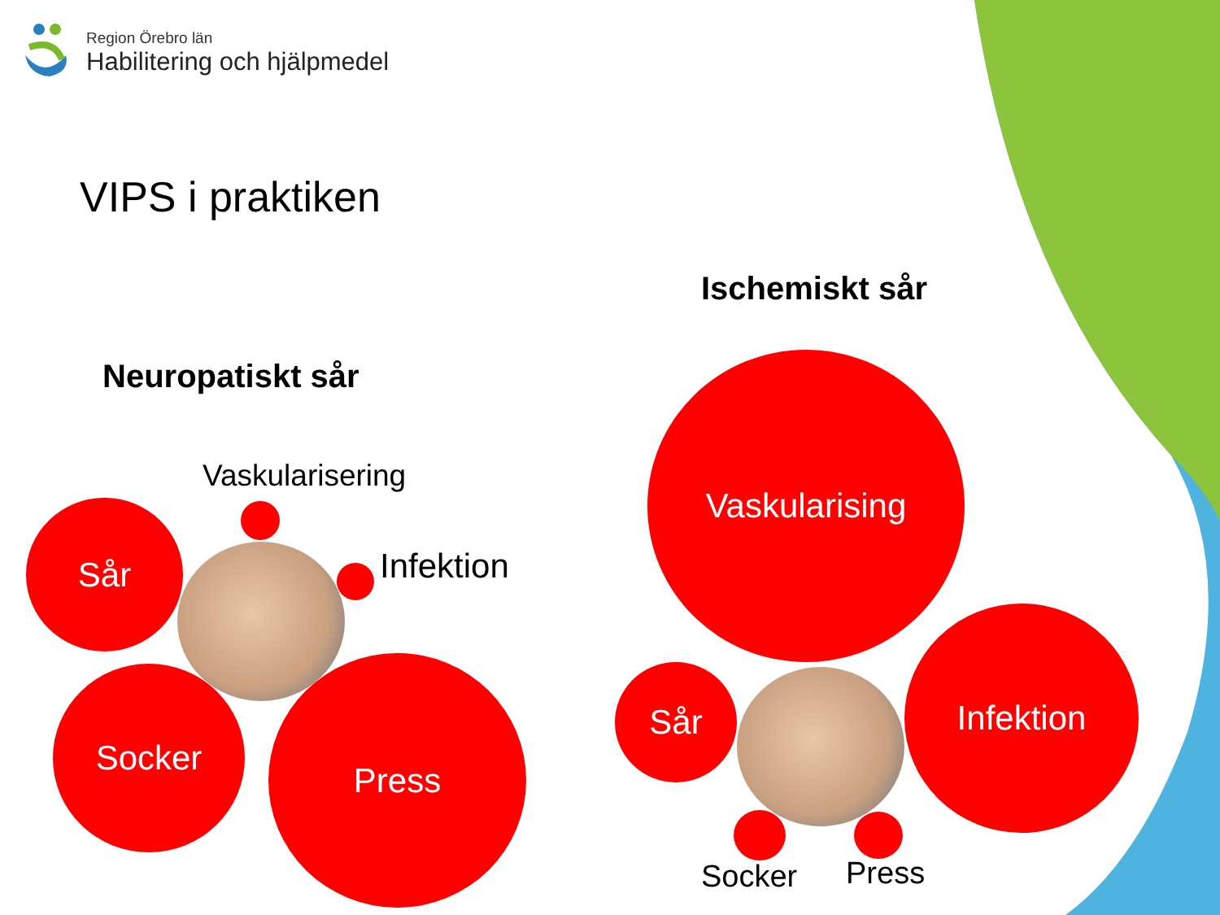Region Örebro län
Habilitering och hjälpmedel
VIPS i praktiken
Ischemiskt sår
Neuropatiskt sår
Vaskularisering
Infektion
Sår
Socker Press
Vaskularising
Sår
Infektion
Socker Press